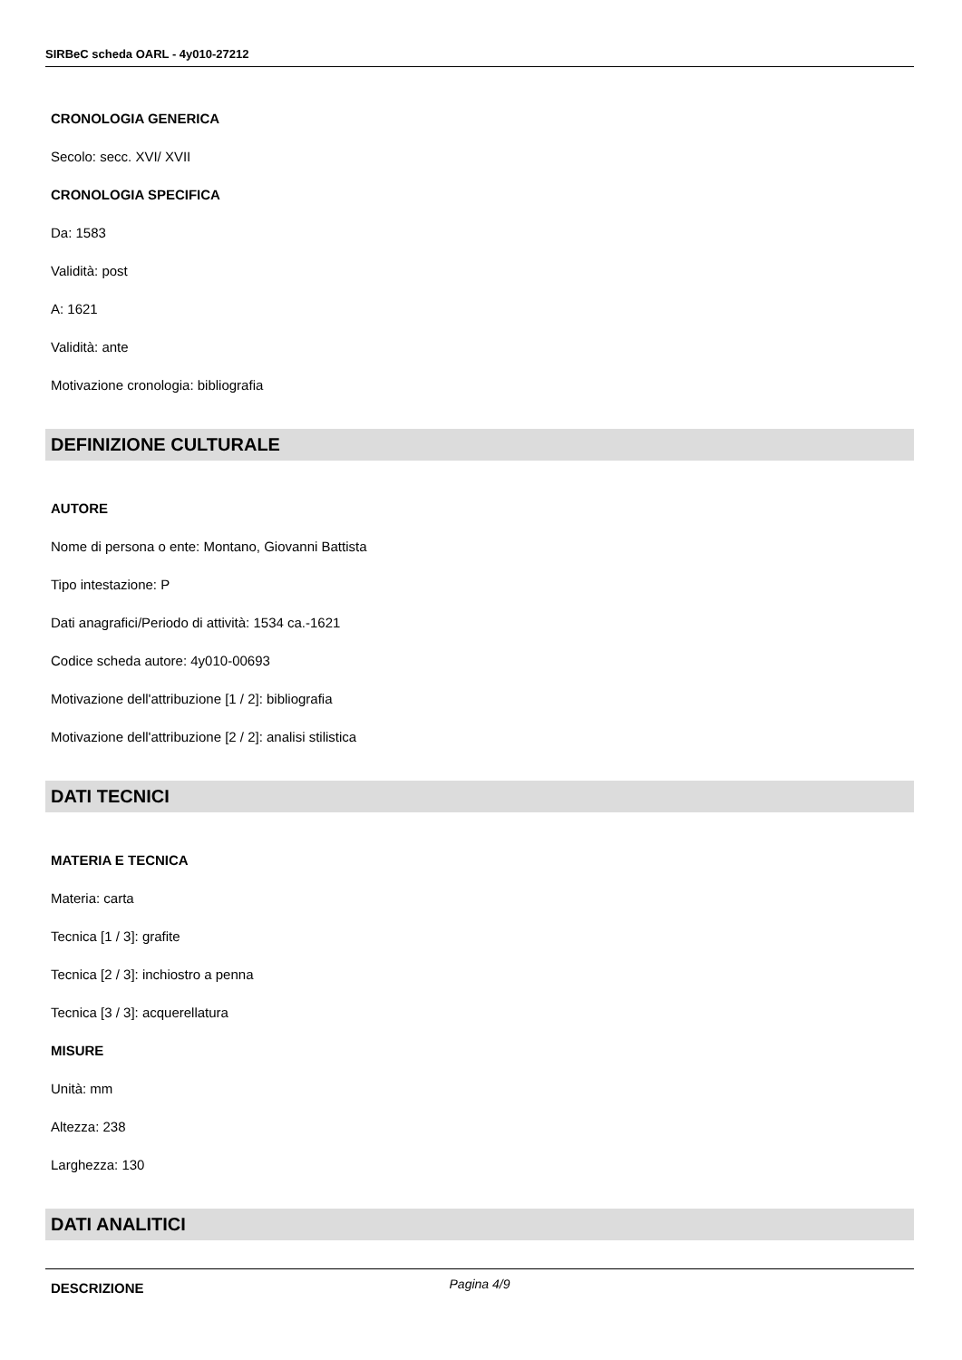SIRBeC scheda OARL - 4y010-27212
CRONOLOGIA GENERICA
Secolo: secc. XVI/ XVII
CRONOLOGIA SPECIFICA
Da: 1583
Validità: post
A: 1621
Validità: ante
Motivazione cronologia: bibliografia
DEFINIZIONE CULTURALE
AUTORE
Nome di persona o ente: Montano, Giovanni Battista
Tipo intestazione: P
Dati anagrafici/Periodo di attività: 1534 ca.-1621
Codice scheda autore: 4y010-00693
Motivazione dell'attribuzione [1 / 2]: bibliografia
Motivazione dell'attribuzione [2 / 2]: analisi stilistica
DATI TECNICI
MATERIA E TECNICA
Materia: carta
Tecnica [1 / 3]: grafite
Tecnica [2 / 3]: inchiostro a penna
Tecnica [3 / 3]: acquerellatura
MISURE
Unità: mm
Altezza: 238
Larghezza: 130
DATI ANALITICI
DESCRIZIONE
Pagina 4/9